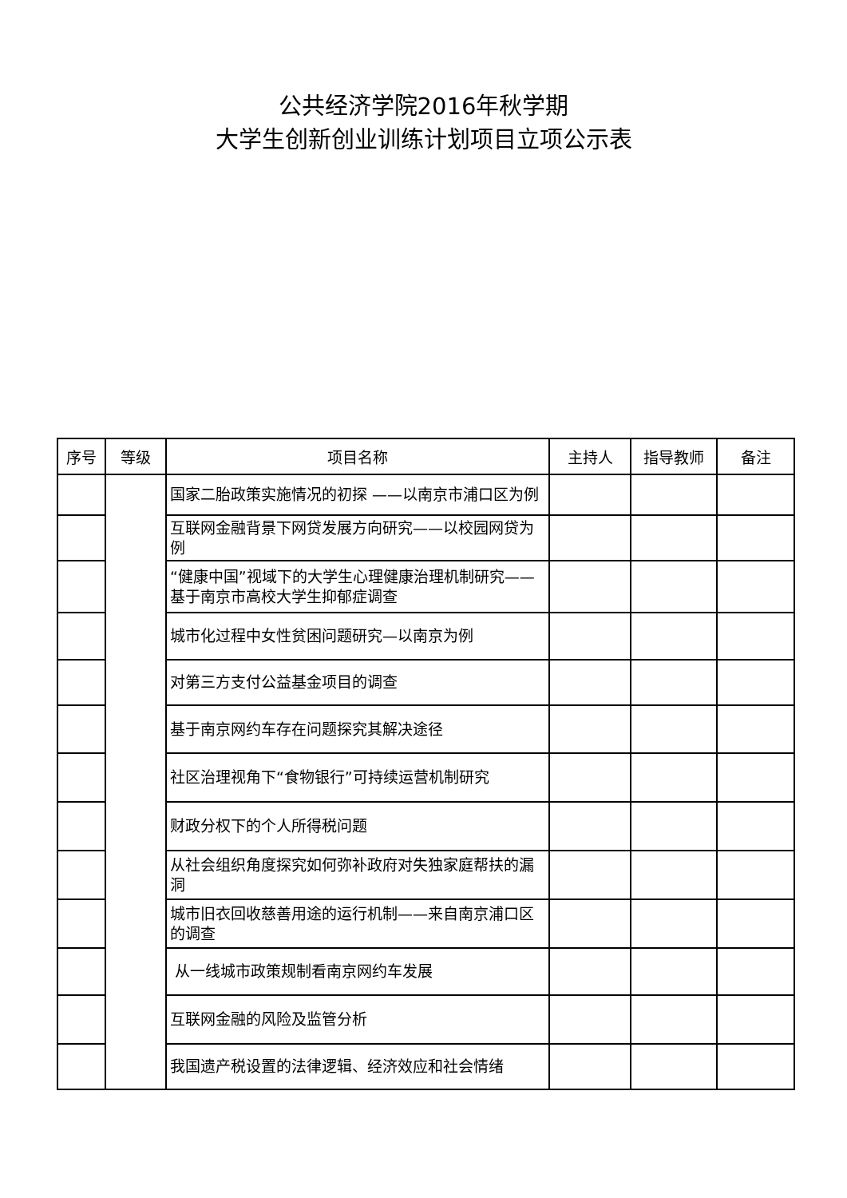公共经济学院2016年秋学期
大学生创新创业训练计划项目立项公示表
| 序号 | 等级 | 项目名称 | 主持人 | 指导教师 | 备注 |
| --- | --- | --- | --- | --- | --- |
| | | 国家二胎政策实施情况的初探 ——以南京市浦口区为例 | | | |
| | | 互联网金融背景下网贷发展方向研究——以校园网贷为例 | | | |
| | | “健康中国”视域下的大学生心理健康治理机制研究——基于南京市高校大学生抑郁症调查 | | | |
| | | 城市化过程中女性贫困问题研究—以南京为例 | | | |
| | | 对第三方支付公益基金项目的调查 | | | |
| | | 基于南京网约车存在问题探究其解决途径 | | | |
| | | 社区治理视角下“食物银行”可持续运营机制研究 | | | |
| | | 财政分权下的个人所得税问题 | | | |
| | | 从社会组织角度探究如何弥补政府对失独家庭帮扶的漏洞 | | | |
| | | 城市旧衣回收慈善用途的运行机制——来自南京浦口区的调查 | | | |
| | | 从一线城市政策规制看南京网约车发展 | | | |
| | | 互联网金融的风险及监管分析 | | | |
| | | 我国遗产税设置的法律逻辑、经济效应和社会情绪 | | | |